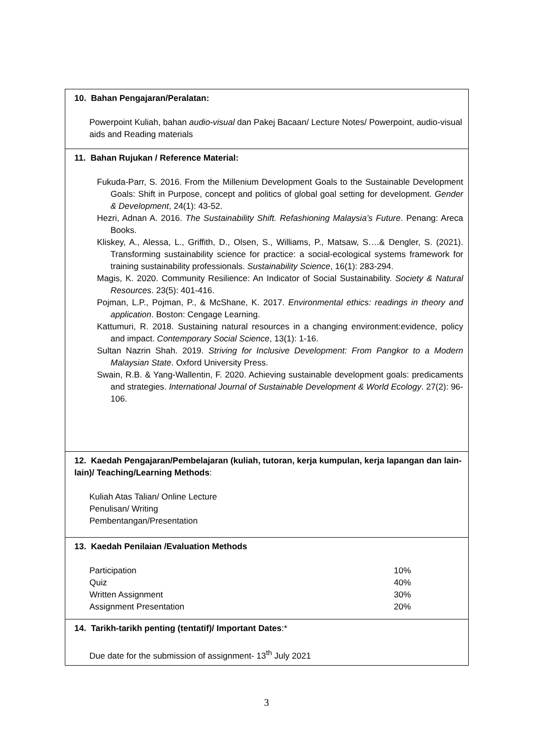| 10. Bahan Pengajaran/Peralatan: Powerpoint Kuliah, bahan audio-visual dan Pakej Bacaan/ Lecture Notes/ Powerpoint, audio-visual aids and Reading materials |
| 11. Bahan Rujukan / Reference Material: Fukuda-Parr, S. 2016. From the Millenium Development Goals to the Sustainable Development Goals: Shift in Purpose, concept and politics of global goal setting for development. Gender & Development , 24(1): 43-52. Hezri, Adnan A. 2016. The Sustainability Shift. Refashioning Malaysia’s Future . Penang: Areca Books. Kliskey, A., Alessa, L., Griffith, D., Olsen, S., Williams, P., Matsaw, S….& Dengler, S. (2021). Transforming sustainability science for practice: a social-ecological systems framework for training sustainability professionals. Sustainability Science , 16(1): 283-294. Magis, K. 2020. Community Resilience: An Indicator of Social Sustainability. Society & Natural Resources . 23(5): 401-416. Pojman, L.P., Pojman, P., & McShane, K. 2017. Environmental ethics: readings in theory and application . Boston: Cengage Learning. Kattumuri, R. 2018. Sustaining natural resources in a changing environment:evidence, policy and impact. Contemporary Social Science , 13(1): 1-16. Sultan Nazrin Shah. 2019. Striving for Inclusive Development: From Pangkor to a Modern Malaysian State . Oxford University Press. Swain, R.B. & Yang-Wallentin, F. 2020. Achieving sustainable development goals: predicaments and strategies. International Journal of Sustainable Development & World Ecology . 27(2): 96-106. |
| 12. Kaedah Pengajaran/Pembelajaran (kuliah, tutoran, kerja kumpulan, kerja lapangan dan lain-lain)/ Teaching/Learning Methods : Kuliah Atas Talian/ Online Lecture Penulisan/ Writing Pembentangan/Presentation |
| 13. Kaedah Penilaian /Evaluation Methods / Participation / 10% / / Quiz / 40% / / Written Assignment / 30% / / Assignment Presentation / 20% / |
| 14. Tarikh-tarikh penting (tentatif)/ Important Dates :* Due date for the submission of assignment- 13<sup>th</sup> July 2021 |
3